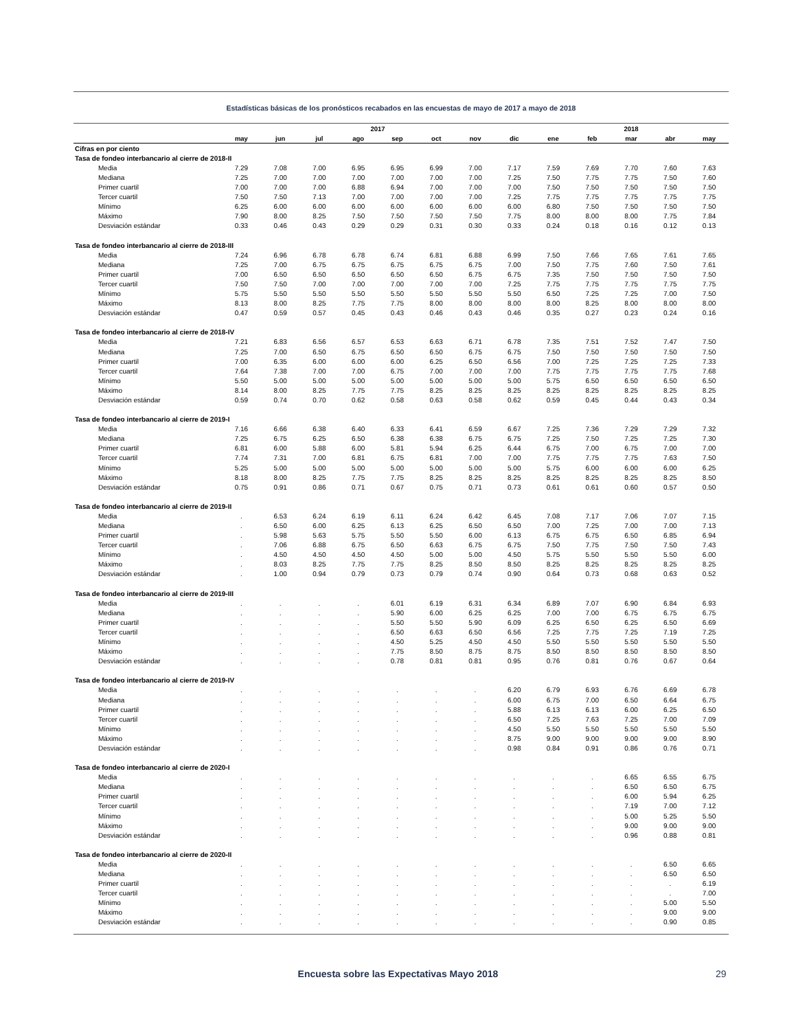Estadísticas básicas de los pronósticos recabados en las encuestas de mayo de 2017 a mayo de 2018
| | 2017 | | | | | | | | 2018 | | | | |
| --- | --- | --- | --- | --- | --- | --- | --- | --- | --- | --- | --- | --- | --- |
| | may | jun | jul | ago | sep | oct | nov | dic | ene | feb | mar | abr | may |
| Cifras en por ciento | | | | | | | | | | | | | |
| Tasa de fondeo interbancario al cierre de 2018-II | | | | | | | | | | | | | |
| Media | 7.29 | 7.08 | 7.00 | 6.95 | 6.95 | 6.99 | 7.00 | 7.17 | 7.59 | 7.69 | 7.70 | 7.60 | 7.63 |
| Mediana | 7.25 | 7.00 | 7.00 | 7.00 | 7.00 | 7.00 | 7.00 | 7.25 | 7.50 | 7.75 | 7.75 | 7.50 | 7.60 |
| Primer cuartil | 7.00 | 7.00 | 7.00 | 6.88 | 6.94 | 7.00 | 7.00 | 7.00 | 7.50 | 7.50 | 7.50 | 7.50 | 7.50 |
| Tercer cuartil | 7.50 | 7.50 | 7.13 | 7.00 | 7.00 | 7.00 | 7.00 | 7.25 | 7.75 | 7.75 | 7.75 | 7.75 | 7.75 |
| Mínimo | 6.25 | 6.00 | 6.00 | 6.00 | 6.00 | 6.00 | 6.00 | 6.00 | 6.80 | 7.50 | 7.50 | 7.50 | 7.50 |
| Máximo | 7.90 | 8.00 | 8.25 | 7.50 | 7.50 | 7.50 | 7.50 | 7.75 | 8.00 | 8.00 | 8.00 | 7.75 | 7.84 |
| Desviación estándar | 0.33 | 0.46 | 0.43 | 0.29 | 0.29 | 0.31 | 0.30 | 0.33 | 0.24 | 0.18 | 0.16 | 0.12 | 0.13 |
| Tasa de fondeo interbancario al cierre de 2018-III | | | | | | | | | | | | | |
| Media | 7.24 | 6.96 | 6.78 | 6.78 | 6.74 | 6.81 | 6.88 | 6.99 | 7.50 | 7.66 | 7.65 | 7.61 | 7.65 |
| Mediana | 7.25 | 7.00 | 6.75 | 6.75 | 6.75 | 6.75 | 6.75 | 7.00 | 7.50 | 7.75 | 7.60 | 7.50 | 7.61 |
| Primer cuartil | 7.00 | 6.50 | 6.50 | 6.50 | 6.50 | 6.50 | 6.75 | 6.75 | 7.35 | 7.50 | 7.50 | 7.50 | 7.50 |
| Tercer cuartil | 7.50 | 7.50 | 7.00 | 7.00 | 7.00 | 7.00 | 7.00 | 7.25 | 7.75 | 7.75 | 7.75 | 7.75 | 7.75 |
| Mínimo | 5.75 | 5.50 | 5.50 | 5.50 | 5.50 | 5.50 | 5.50 | 5.50 | 6.50 | 7.25 | 7.25 | 7.00 | 7.50 |
| Máximo | 8.13 | 8.00 | 8.25 | 7.75 | 7.75 | 8.00 | 8.00 | 8.00 | 8.00 | 8.25 | 8.00 | 8.00 | 8.00 |
| Desviación estándar | 0.47 | 0.59 | 0.57 | 0.45 | 0.43 | 0.46 | 0.43 | 0.46 | 0.35 | 0.27 | 0.23 | 0.24 | 0.16 |
| Tasa de fondeo interbancario al cierre de 2018-IV | | | | | | | | | | | | | |
| Media | 7.21 | 6.83 | 6.56 | 6.57 | 6.53 | 6.63 | 6.71 | 6.78 | 7.35 | 7.51 | 7.52 | 7.47 | 7.50 |
| Mediana | 7.25 | 7.00 | 6.50 | 6.75 | 6.50 | 6.50 | 6.75 | 6.75 | 7.50 | 7.50 | 7.50 | 7.50 | 7.50 |
| Primer cuartil | 7.00 | 6.35 | 6.00 | 6.00 | 6.00 | 6.25 | 6.50 | 6.56 | 7.00 | 7.25 | 7.25 | 7.25 | 7.33 |
| Tercer cuartil | 7.64 | 7.38 | 7.00 | 7.00 | 6.75 | 7.00 | 7.00 | 7.00 | 7.75 | 7.75 | 7.75 | 7.75 | 7.68 |
| Mínimo | 5.50 | 5.00 | 5.00 | 5.00 | 5.00 | 5.00 | 5.00 | 5.00 | 5.75 | 6.50 | 6.50 | 6.50 | 6.50 |
| Máximo | 8.14 | 8.00 | 8.25 | 7.75 | 7.75 | 8.25 | 8.25 | 8.25 | 8.25 | 8.25 | 8.25 | 8.25 | 8.25 |
| Desviación estándar | 0.59 | 0.74 | 0.70 | 0.62 | 0.58 | 0.63 | 0.58 | 0.62 | 0.59 | 0.45 | 0.44 | 0.43 | 0.34 |
| Tasa de fondeo interbancario al cierre de 2019-I | | | | | | | | | | | | | |
| Media | 7.16 | 6.66 | 6.38 | 6.40 | 6.33 | 6.41 | 6.59 | 6.67 | 7.25 | 7.36 | 7.29 | 7.29 | 7.32 |
| Mediana | 7.25 | 6.75 | 6.25 | 6.50 | 6.38 | 6.38 | 6.75 | 6.75 | 7.25 | 7.50 | 7.25 | 7.25 | 7.30 |
| Primer cuartil | 6.81 | 6.00 | 5.88 | 6.00 | 5.81 | 5.94 | 6.25 | 6.44 | 6.75 | 7.00 | 6.75 | 7.00 | 7.00 |
| Tercer cuartil | 7.74 | 7.31 | 7.00 | 6.81 | 6.75 | 6.81 | 7.00 | 7.00 | 7.75 | 7.75 | 7.75 | 7.63 | 7.50 |
| Mínimo | 5.25 | 5.00 | 5.00 | 5.00 | 5.00 | 5.00 | 5.00 | 5.00 | 5.75 | 6.00 | 6.00 | 6.00 | 6.25 |
| Máximo | 8.18 | 8.00 | 8.25 | 7.75 | 7.75 | 8.25 | 8.25 | 8.25 | 8.25 | 8.25 | 8.25 | 8.25 | 8.50 |
| Desviación estándar | 0.75 | 0.91 | 0.86 | 0.71 | 0.67 | 0.75 | 0.71 | 0.73 | 0.61 | 0.61 | 0.60 | 0.57 | 0.50 |
| Tasa de fondeo interbancario al cierre de 2019-II | | | | | | | | | | | | | |
| Media | . | 6.53 | 6.24 | 6.19 | 6.11 | 6.24 | 6.42 | 6.45 | 7.08 | 7.17 | 7.06 | 7.07 | 7.15 |
| Mediana | . | 6.50 | 6.00 | 6.25 | 6.13 | 6.25 | 6.50 | 6.50 | 7.00 | 7.25 | 7.00 | 7.00 | 7.13 |
| Primer cuartil | . | 5.98 | 5.63 | 5.75 | 5.50 | 5.50 | 6.00 | 6.13 | 6.75 | 6.75 | 6.50 | 6.85 | 6.94 |
| Tercer cuartil | . | 7.06 | 6.88 | 6.75 | 6.50 | 6.63 | 6.75 | 6.75 | 7.50 | 7.75 | 7.50 | 7.50 | 7.43 |
| Mínimo | . | 4.50 | 4.50 | 4.50 | 4.50 | 5.00 | 5.00 | 4.50 | 5.75 | 5.50 | 5.50 | 5.50 | 6.00 |
| Máximo | . | 8.03 | 8.25 | 7.75 | 7.75 | 8.25 | 8.50 | 8.50 | 8.25 | 8.25 | 8.25 | 8.25 | 8.25 |
| Desviación estándar | . | 1.00 | 0.94 | 0.79 | 0.73 | 0.79 | 0.74 | 0.90 | 0.64 | 0.73 | 0.68 | 0.63 | 0.52 |
| Tasa de fondeo interbancario al cierre de 2019-III | | | | | | | | | | | | | |
| Media | . | . | . | . | 6.01 | 6.19 | 6.31 | 6.34 | 6.89 | 7.07 | 6.90 | 6.84 | 6.93 |
| Mediana | . | . | . | . | 5.90 | 6.00 | 6.25 | 6.25 | 7.00 | 7.00 | 6.75 | 6.75 | 6.75 |
| Primer cuartil | . | . | . | . | 5.50 | 5.50 | 5.90 | 6.09 | 6.25 | 6.50 | 6.25 | 6.50 | 6.69 |
| Tercer cuartil | . | . | . | . | 6.50 | 6.63 | 6.50 | 6.56 | 7.25 | 7.75 | 7.25 | 7.19 | 7.25 |
| Mínimo | . | . | . | . | 4.50 | 5.25 | 4.50 | 4.50 | 5.50 | 5.50 | 5.50 | 5.50 | 5.50 |
| Máximo | . | . | . | . | 7.75 | 8.50 | 8.75 | 8.75 | 8.50 | 8.50 | 8.50 | 8.50 | 8.50 |
| Desviación estándar | . | . | . | . | 0.78 | 0.81 | 0.81 | 0.95 | 0.76 | 0.81 | 0.76 | 0.67 | 0.64 |
| Tasa de fondeo interbancario al cierre de 2019-IV | | | | | | | | | | | | | |
| Media | . | . | . | . | . | . | . | 6.20 | 6.79 | 6.93 | 6.76 | 6.69 | 6.78 |
| Mediana | . | . | . | . | . | . | . | 6.00 | 6.75 | 7.00 | 6.50 | 6.64 | 6.75 |
| Primer cuartil | . | . | . | . | . | . | . | 5.88 | 6.13 | 6.13 | 6.00 | 6.25 | 6.50 |
| Tercer cuartil | . | . | . | . | . | . | . | 6.50 | 7.25 | 7.63 | 7.25 | 7.00 | 7.09 |
| Mínimo | . | . | . | . | . | . | . | 4.50 | 5.50 | 5.50 | 5.50 | 5.50 | 5.50 |
| Máximo | . | . | . | . | . | . | . | 8.75 | 9.00 | 9.00 | 9.00 | 9.00 | 8.90 |
| Desviación estándar | . | . | . | . | . | . | . | 0.98 | 0.84 | 0.91 | 0.86 | 0.76 | 0.71 |
| Tasa de fondeo interbancario al cierre de 2020-I | | | | | | | | | | | | | |
| Media | . | . | . | . | . | . | . | . | . | . | 6.65 | 6.55 | 6.75 |
| Mediana | . | . | . | . | . | . | . | . | . | . | 6.50 | 6.50 | 6.75 |
| Primer cuartil | . | . | . | . | . | . | . | . | . | . | 6.00 | 5.94 | 6.25 |
| Tercer cuartil | . | . | . | . | . | . | . | . | . | . | 7.19 | 7.00 | 7.12 |
| Mínimo | . | . | . | . | . | . | . | . | . | . | 5.00 | 5.25 | 5.50 |
| Máximo | . | . | . | . | . | . | . | . | . | . | 9.00 | 9.00 | 9.00 |
| Desviación estándar | . | . | . | . | . | . | . | . | . | . | 0.96 | 0.88 | 0.81 |
| Tasa de fondeo interbancario al cierre de 2020-II | | | | | | | | | | | | | |
| Media | . | . | . | . | . | . | . | . | . | . | . | 6.50 | 6.65 |
| Mediana | . | . | . | . | . | . | . | . | . | . | . | 6.50 | 6.50 |
| Primer cuartil | . | . | . | . | . | . | . | . | . | . | . | . | 6.19 |
| Tercer cuartil | . | . | . | . | . | . | . | . | . | . | . | . | 7.00 |
| Mínimo | . | . | . | . | . | . | . | . | . | . | . | 5.00 | 5.50 |
| Máximo | . | . | . | . | . | . | . | . | . | . | . | 9.00 | 9.00 |
| Desviación estándar | . | . | . | . | . | . | . | . | . | . | . | 0.90 | 0.85 |
Encuesta sobre las Expectativas Mayo 2018 29